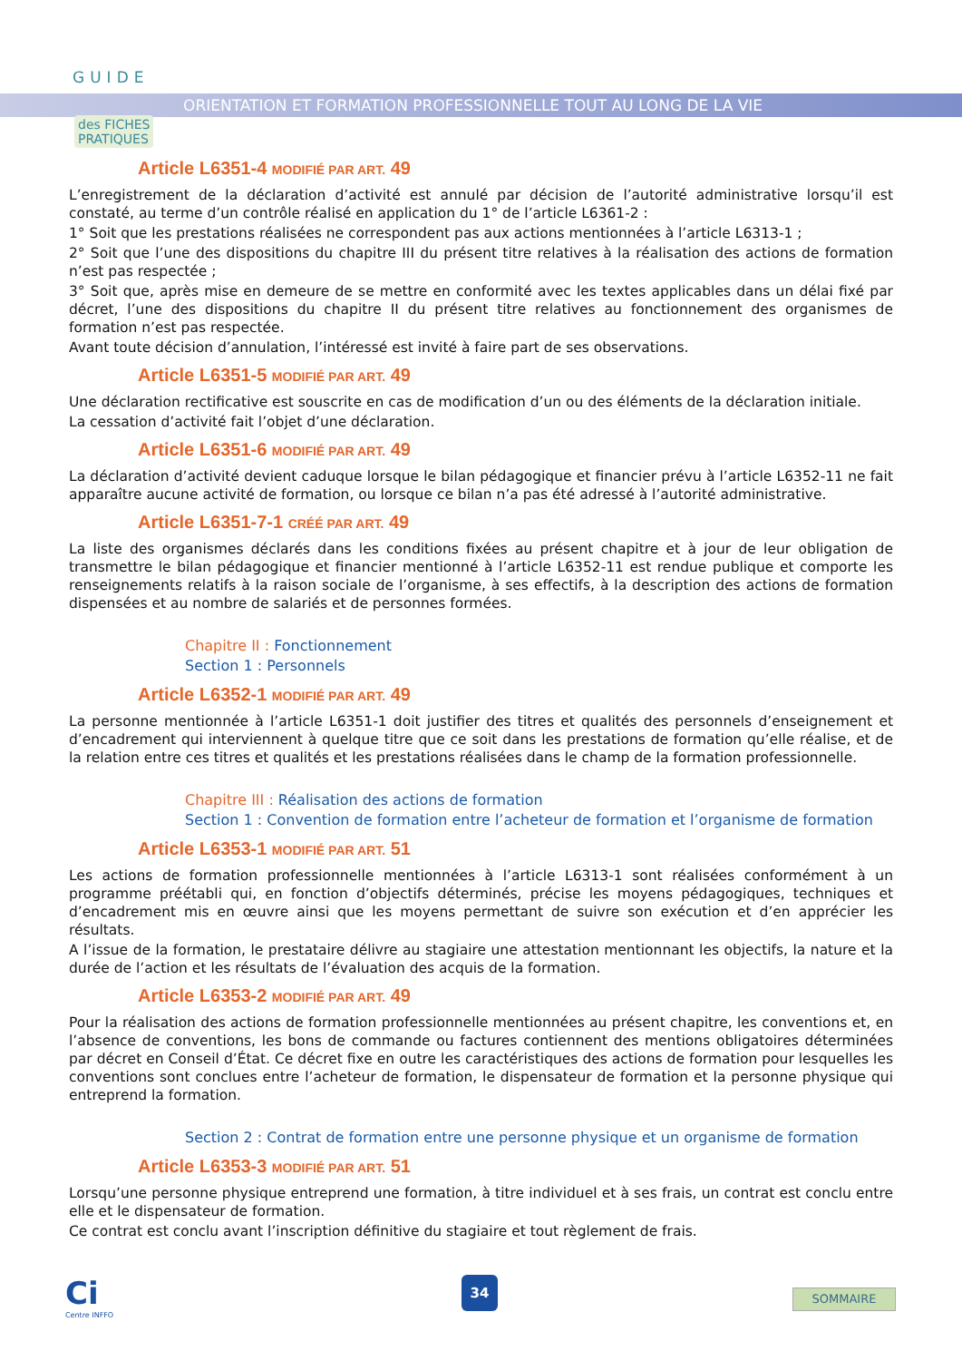GUIDE
des FICHES
PRATIQUES
ORIENTATION ET FORMATION PROFESSIONNELLE TOUT AU LONG DE LA VIE
Article L6351-4 MODIFIÉ PAR ART. 49
L’enregistrement de la déclaration d’activité est annulé par décision de l’autorité administrative lorsqu’il est constaté, au terme d’un contrôle réalisé en application du 1° de l’article L6361-2 :
1° Soit que les prestations réalisées ne correspondent pas aux actions mentionnées à l’article L6313-1 ;
2° Soit que l’une des dispositions du chapitre III du présent titre relatives à la réalisation des actions de formation n’est pas respectée ;
3° Soit que, après mise en demeure de se mettre en conformité avec les textes applicables dans un délai fixé par décret, l’une des dispositions du chapitre II du présent titre relatives au fonctionnement des organismes de formation n’est pas respectée.
Avant toute décision d’annulation, l’intéressé est invité à faire part de ses observations.
Article L6351-5 MODIFIÉ PAR ART. 49
Une déclaration rectificative est souscrite en cas de modification d’un ou des éléments de la déclaration initiale.
La cessation d’activité fait l’objet d’une déclaration.
Article L6351-6 MODIFIÉ PAR ART. 49
La déclaration d’activité devient caduque lorsque le bilan pédagogique et financier prévu à l’article L6352-11 ne fait apparaître aucune activité de formation, ou lorsque ce bilan n’a pas été adressé à l’autorité administrative.
Article L6351-7-1 CRÉÉ PAR ART. 49
La liste des organismes déclarés dans les conditions fixées au présent chapitre et à jour de leur obligation de transmettre le bilan pédagogique et financier mentionné à l’article L6352-11 est rendue publique et comporte les renseignements relatifs à la raison sociale de l’organisme, à ses effectifs, à la description des actions de formation dispensées et au nombre de salariés et de personnes formées.
Chapitre II : Fonctionnement
Section 1 : Personnels
Article L6352-1 MODIFIÉ PAR ART. 49
La personne mentionnée à l’article L6351-1 doit justifier des titres et qualités des personnels d’enseignement et d’encadrement qui interviennent à quelque titre que ce soit dans les prestations de formation qu’elle réalise, et de la relation entre ces titres et qualités et les prestations réalisées dans le champ de la formation professionnelle.
Chapitre III : Réalisation des actions de formation
Section 1 : Convention de formation entre l’acheteur de formation et l’organisme de formation
Article L6353-1 MODIFIÉ PAR ART. 51
Les actions de formation professionnelle mentionnées à l’article L6313-1 sont réalisées conformément à un programme préétabli qui, en fonction d’objectifs déterminés, précise les moyens pédagogiques, techniques et d’encadrement mis en œuvre ainsi que les moyens permettant de suivre son exécution et d’en apprécier les résultats.
A l’issue de la formation, le prestataire délivre au stagiaire une attestation mentionnant les objectifs, la nature et la durée de l’action et les résultats de l’évaluation des acquis de la formation.
Article L6353-2 MODIFIÉ PAR ART. 49
Pour la réalisation des actions de formation professionnelle mentionnées au présent chapitre, les conventions et, en l’absence de conventions, les bons de commande ou factures contiennent des mentions obligatoires déterminées par décret en Conseil d’État. Ce décret fixe en outre les caractéristiques des actions de formation pour lesquelles les conventions sont conclues entre l’acheteur de formation, le dispensateur de formation et la personne physique qui entreprend la formation.
Section 2 : Contrat de formation entre une personne physique et un organisme de formation
Article L6353-3 MODIFIÉ PAR ART. 51
Lorsqu’une personne physique entreprend une formation, à titre individuel et à ses frais, un contrat est conclu entre elle et le dispensateur de formation.
Ce contrat est conclu avant l’inscription définitive du stagiaire et tout règlement de frais.
Ci
Centre INFFO
34
SOMMAIRE